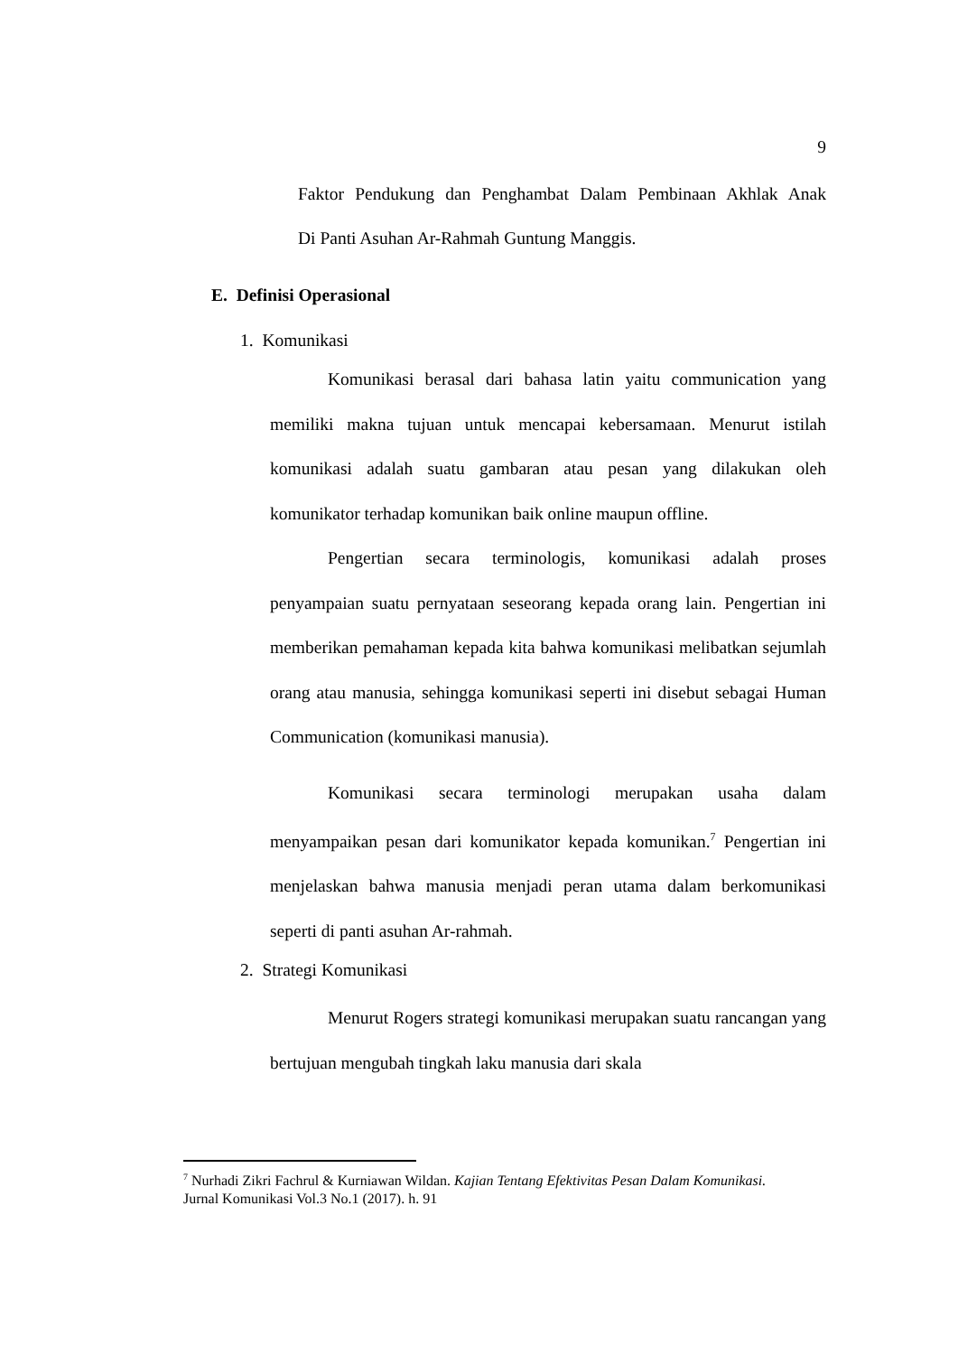9
Faktor Pendukung dan Penghambat Dalam Pembinaan Akhlak Anak
Di Panti Asuhan Ar-Rahmah Guntung Manggis.
E. Definisi Operasional
1. Komunikasi
Komunikasi berasal dari bahasa latin yaitu communication yang memiliki makna tujuan untuk mencapai kebersamaan. Menurut istilah komunikasi adalah suatu gambaran atau pesan yang dilakukan oleh komunikator terhadap komunikan baik online maupun offline.
Pengertian secara terminologis, komunikasi adalah proses penyampaian suatu pernyataan seseorang kepada orang lain. Pengertian ini memberikan pemahaman kepada kita bahwa komunikasi melibatkan sejumlah orang atau manusia, sehingga komunikasi seperti ini disebut sebagai Human Communication (komunikasi manusia).
Komunikasi secara terminologi merupakan usaha dalam menyampaikan pesan dari komunikator kepada komunikan.<sup>7</sup> Pengertian ini menjelaskan bahwa manusia menjadi peran utama dalam berkomunikasi seperti di panti asuhan Ar-rahmah.
2. Strategi Komunikasi
Menurut Rogers strategi komunikasi merupakan suatu rancangan yang bertujuan mengubah tingkah laku manusia dari skala
<sup>7</sup> Nurhadi Zikri Fachrul & Kurniawan Wildan. Kajian Tentang Efektivitas Pesan Dalam Komunikasi. Jurnal Komunikasi Vol.3 No.1 (2017). h. 91